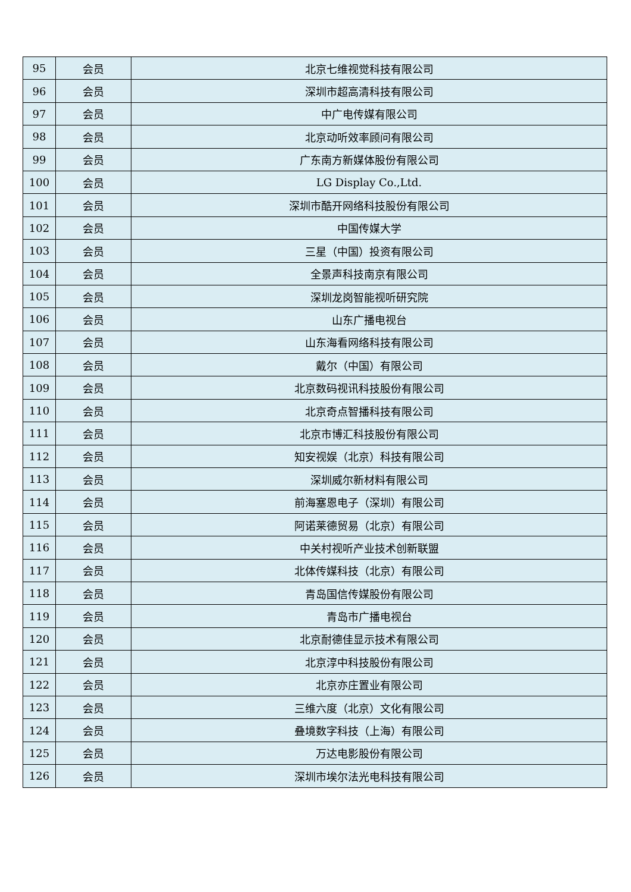| 95 | 会员 | 北京七维视觉科技有限公司 |
| 96 | 会员 | 深圳市超高清科技有限公司 |
| 97 | 会员 | 中广电传媒有限公司 |
| 98 | 会员 | 北京动听效率顾问有限公司 |
| 99 | 会员 | 广东南方新媒体股份有限公司 |
| 100 | 会员 | LG Display Co.,Ltd. |
| 101 | 会员 | 深圳市酷开网络科技股份有限公司 |
| 102 | 会员 | 中国传媒大学 |
| 103 | 会员 | 三星（中国）投资有限公司 |
| 104 | 会员 | 全景声科技南京有限公司 |
| 105 | 会员 | 深圳龙岗智能视听研究院 |
| 106 | 会员 | 山东广播电视台 |
| 107 | 会员 | 山东海看网络科技有限公司 |
| 108 | 会员 | 戴尔（中国）有限公司 |
| 109 | 会员 | 北京数码视讯科技股份有限公司 |
| 110 | 会员 | 北京奇点智播科技有限公司 |
| 111 | 会员 | 北京市博汇科技股份有限公司 |
| 112 | 会员 | 知安视娱（北京）科技有限公司 |
| 113 | 会员 | 深圳威尔新材料有限公司 |
| 114 | 会员 | 前海塞恩电子（深圳）有限公司 |
| 115 | 会员 | 阿诺莱德贸易（北京）有限公司 |
| 116 | 会员 | 中关村视听产业技术创新联盟 |
| 117 | 会员 | 北体传媒科技（北京）有限公司 |
| 118 | 会员 | 青岛国信传媒股份有限公司 |
| 119 | 会员 | 青岛市广播电视台 |
| 120 | 会员 | 北京耐德佳显示技术有限公司 |
| 121 | 会员 | 北京淳中科技股份有限公司 |
| 122 | 会员 | 北京亦庄置业有限公司 |
| 123 | 会员 | 三维六度（北京）文化有限公司 |
| 124 | 会员 | 叠境数字科技（上海）有限公司 |
| 125 | 会员 | 万达电影股份有限公司 |
| 126 | 会员 | 深圳市埃尔法光电科技有限公司 |